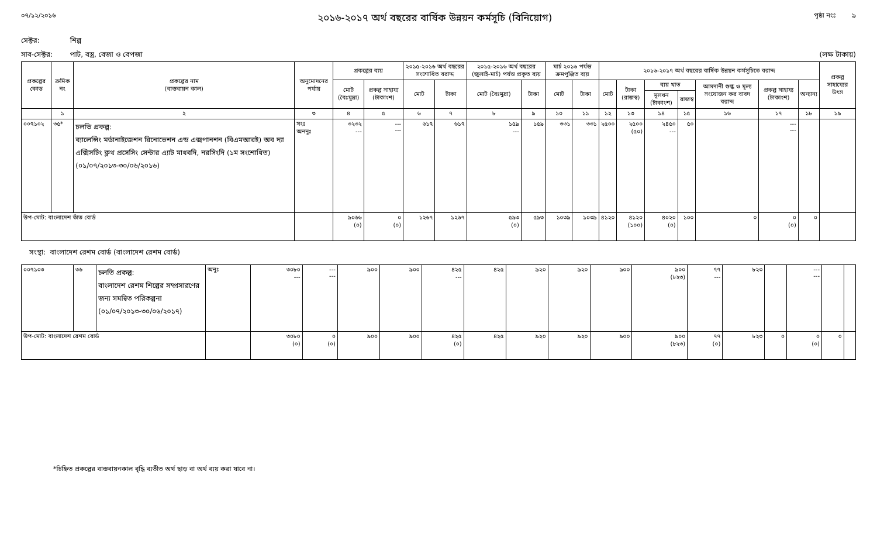০৭/১২/২০১৬
২০১৬-২০১৭ অর্থ বছরের বার্ষিক উন্নয়ন কর্মসূচি (বিনিয়োগ)
পৃষ্ঠা নংঃ ৯
সেক্টর: শিল্প
সাব-সেক্টর: পাট, বস্ত্র, বেজা ও বেপজা
(লক্ষ টাকায়)
| প্রকল্পের কোড | ক্রমিক নং | প্রকল্পের নাম (বাস্তবায়ন কাল) | অনুমোদনের পর্যায় | প্রকল্পের ব্যয় | | ২০১৫-২০১৬ অর্থ বছরের সংশোধিত বরাদ্দ | | ২০১৫-২০১৬ অর্থ বছরের (জুলাই-মার্চ) পর্যন্ত প্রকৃত ব্যয় | | মার্চ ২০১৬ পর্যন্ত ক্রমপুঞ্জিত ব্যয় | | ২০১৬-২০১৭ অর্থ বছরের বার্ষিক উন্নয়ন কর্মসূচিতে বরাদ্দ | | | | | | | প্রকল্প সাহায্যের উৎস |
| --- | --- | --- | --- | --- | --- | --- | --- | --- | --- | --- | --- | --- | --- | --- | --- | --- | --- | --- | --- |
| | | | | মোট (বৈঃমুদ্রা) | প্রকল্প সাহায্য (টাকাংশ) | মোট | টাকা | মোট (বৈঃমুদ্রা) | টাকা | মোট | টাকা | মোট | টাকা (রাজস্ব) | ব্যয় খাত | | আমদানী শুল্ক ও মূল্য সংযোজন কর বাবদ বরাদ্দ | প্রকল্প সাহায্য (টাকাংশ) | অন্যান্য | |
| | | | | | | | | | | | | | | মূলধন (টাকাংশ) | রাজস্ব | | | | |
| | ১ | ২ | ৩ | ৪ | ৫ | ৬ | ৭ | ৮ | ৯ | ১০ | ১১ | ১২ | ১৩ | ১৪ | ১৫ | ১৬ | ১৭ | ১৮ | ১৯ |
| ০০৭১০২ | ৩৫* | চলতি প্রকল্প: ব্যালেন্সিং মর্ডানাইজেশন রিনোভেশন এন্ড এক্সপানশন (বিএমআরই) অব দ্যা এক্সিসটিং ক্লথ প্রসেসিং সেন্টার এ্যাট মাধবদি, নরসিংদি (১ম সংশোধিত) (০১/০৭/২০১৩-৩০/০৬/২০১৬) | সংঃ অননুঃ | ৩২৩২ --- | --- --- | ৬১৭ | ৬১৭ | ১৫৯ --- | ১৫৯ | ৩৩১ | ৩৩১ | ২৫০০ | ২৫০০ (৫০) | ২৪৫০ --- | ৫০ | | --- --- | | |
| উপ-মোট: বাংলাদেশ তাঁত বোর্ড | | | | ৯০৬৬ (০) | ০ (০) | ১২৬৭ | ১২৬৭ | ৫৯৩ (০) | ৫৯৩ | ১০৩৯ | ১০৩৯ | ৪১২০ | ৪১২০ (১০০) | ৪০২০ (০) | ১০০ | ০ | ০ (০) | ০ | |
সংস্থা: বাংলাদেশ রেশম বোর্ড (বাংলাদেশ রেশম বোর্ড)
| ০০৭১০৩ | ৩৬ | চলতি প্রকল্প: বাংলাদেশ রেশম শিল্পের সম্প্রসারণের জন্য সমন্বিত পরিকল্পনা (০১/০৭/২০১৩-৩০/০৬/২০১৭) | অনুঃ | ৩০৮০ --- | --- --- | ৯০০ | ৯০০ | ৪২৫ --- | ৪২৫ | ৯২০ | ৯২০ | ৯০০ | ৯০০ (৮২৩) | ৭৭ --- | ৮২৩ | | --- --- | | |
| উপ-মোট: বাংলাদেশ রেশম বোর্ড | | | | ৩০৮০ (০) | ০ (০) | ৯০০ | ৯০০ | ৪২৫ (০) | ৪২৫ | ৯২০ | ৯২০ | ৯০০ | ৯০০ (৮২৩) | ৭৭ (০) | ৮২৩ | ০ | ০ (০) | ০ | |
*চিহ্নিত প্রকল্পের বাস্তবায়নকাল বৃদ্ধি ব্যতীত অর্থ ছাড় বা অর্থ ব্যয় করা যাবে না।